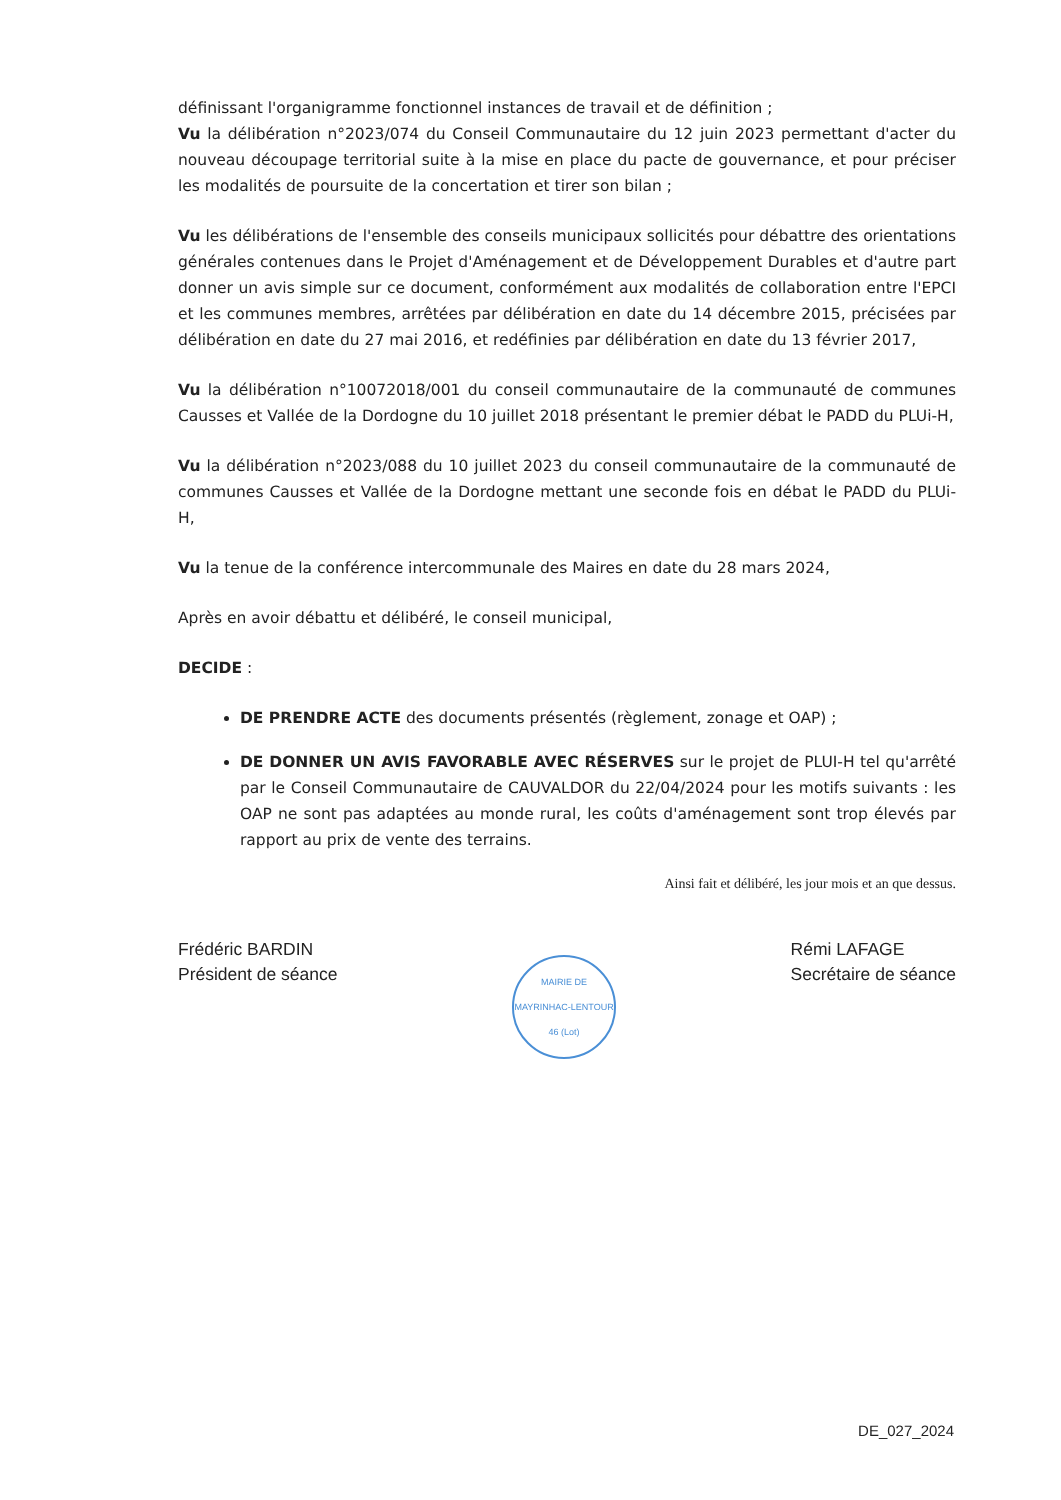définissant l'organigramme fonctionnel instances de travail et de définition ;
Vu la délibération n°2023/074 du Conseil Communautaire du 12 juin 2023 permettant d'acter du nouveau découpage territorial suite à la mise en place du pacte de gouvernance, et pour préciser les modalités de poursuite de la concertation et tirer son bilan ;
Vu les délibérations de l'ensemble des conseils municipaux sollicités pour débattre des orientations générales contenues dans le Projet d'Aménagement et de Développement Durables et d'autre part donner un avis simple sur ce document, conformément aux modalités de collaboration entre l'EPCI et les communes membres, arrêtées par délibération en date du 14 décembre 2015, précisées par délibération en date du 27 mai 2016, et redéfinies par délibération en date du 13 février 2017,
Vu la délibération n°10072018/001 du conseil communautaire de la communauté de communes Causses et Vallée de la Dordogne du 10 juillet 2018 présentant le premier débat le PADD du PLUi-H,
Vu la délibération n°2023/088 du 10 juillet 2023 du conseil communautaire de la communauté de communes Causses et Vallée de la Dordogne mettant une seconde fois en débat le PADD du PLUi-H,
Vu la tenue de la conférence intercommunale des Maires en date du 28 mars 2024,
Après en avoir débattu et délibéré, le conseil municipal,
DECIDE :
DE PRENDRE ACTE des documents présentés (règlement, zonage et OAP) ;
DE DONNER UN AVIS FAVORABLE AVEC RÉSERVES sur le projet de PLUI-H tel qu'arrêté par le Conseil Communautaire de CAUVALDOR du 22/04/2024 pour les motifs suivants : les OAP ne sont pas adaptées au monde rural, les coûts d'aménagement sont trop élevés par rapport au prix de vente des terrains.
Ainsi fait et délibéré, les jour mois et an que dessus.
Frédéric BARDIN
Président de séance
MAIRIE DE MAYRINHAC-LENTOUR
46 (Lot)
Rémi LAFAGE
Secrétaire de séance
DE_027_2024